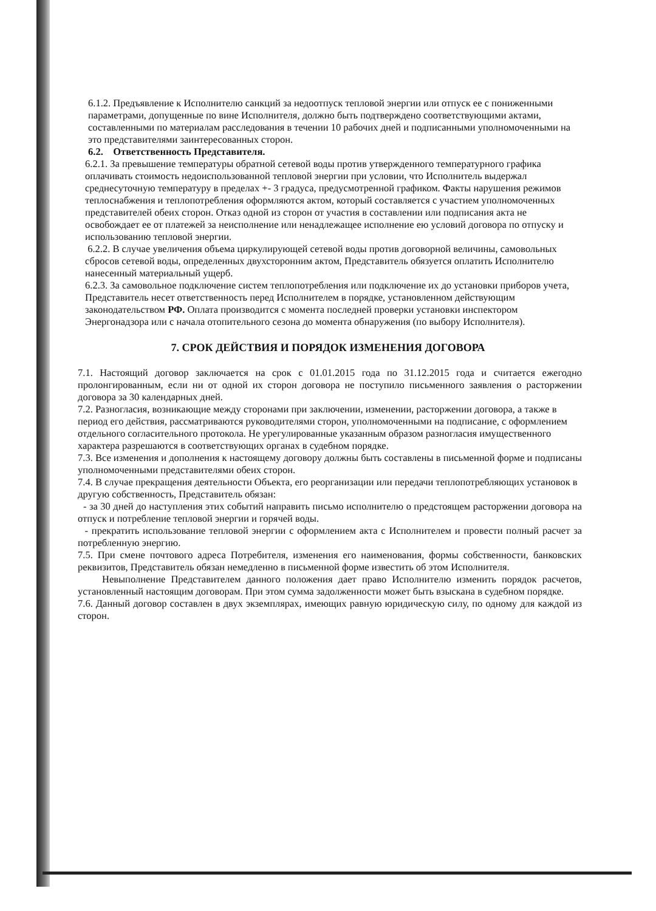6.1.2. Предъявление к Исполнителю санкций за недоотпуск тепловой энергии или отпуск ее с пониженными параметрами, допущенные по вине Исполнителя, должно быть подтверждено соответствующими актами, составленными по материалам расследования в течении 10 рабочих дней и подписанными уполномоченными на это представителями заинтересованных сторон.
6.2. Ответственность Представителя.
6.2.1. За превышение температуры обратной сетевой воды против утвержденного температурного графика оплачивать стоимость недоиспользованной тепловой энергии при условии, что Исполнитель выдержал среднесуточную температуру в пределах +- 3 градуса, предусмотренной графиком. Факты нарушения режимов теплоснабжения и теплопотребления оформляются актом, который составляется с участием уполномоченных представителей обеих сторон. Отказ одной из сторон от участия в составлении или подписания акта не освобождает ее от платежей за неисполнение или ненадлежащее исполнение ею условий договора по отпуску и использованию тепловой энергии.
6.2.2. В случае увеличения объема циркулирующей сетевой воды против договорной величины, самовольных сбросов сетевой воды, определенных двухсторонним актом, Представитель обязуется оплатить Исполнителю нанесенный материальный ущерб.
6.2.3. За самовольное подключение систем теплопотребления или подключение их до установки приборов учета, Представитель несет ответственность перед Исполнителем в порядке, установленном действующим законодательством РФ. Оплата производится с момента последней проверки установки инспектором Энергонадзора или с начала отопительного сезона до момента обнаружения (по выбору Исполнителя).
7. СРОК ДЕЙСТВИЯ И ПОРЯДОК ИЗМЕНЕНИЯ ДОГОВОРА
7.1. Настоящий договор заключается на срок с 01.01.2015 года по 31.12.2015 года и считается ежегодно пролонгированным, если ни от одной их сторон договора не поступило письменного заявления о расторжении договора за 30 календарных дней.
7.2. Разногласия, возникающие между сторонами при заключении, изменении, расторжении договора, а также в период его действия, рассматриваются руководителями сторон, уполномоченными на подписание, с оформлением отдельного согласительного протокола. Не урегулированные указанным образом разногласия имущественного характера разрешаются в соответствующих органах в судебном порядке.
7.3. Все изменения и дополнения к настоящему договору должны быть составлены в письменной форме и подписаны уполномоченными представителями обеих сторон.
7.4. В случае прекращения деятельности Объекта, его реорганизации или передачи теплопотребляющих установок в другую собственность, Представитель обязан:
- за 30 дней до наступления этих событий направить письмо исполнителю о предстоящем расторжении договора на отпуск и потребление тепловой энергии и горячей воды.
- прекратить использование тепловой энергии с оформлением акта с Исполнителем и провести полный расчет за потребленную энергию.
7.5. При смене почтового адреса Потребителя, изменения его наименования, формы собственности, банковских реквизитов, Представитель обязан немедленно в письменной форме известить об этом Исполнителя.
Невыполнение Представителем данного положения дает право Исполнителю изменить порядок расчетов, установленный настоящим договорам. При этом сумма задолженности может быть взыскана в судебном порядке.
7.6. Данный договор составлен в двух экземплярах, имеющих равную юридическую силу, по одному для каждой из сторон.